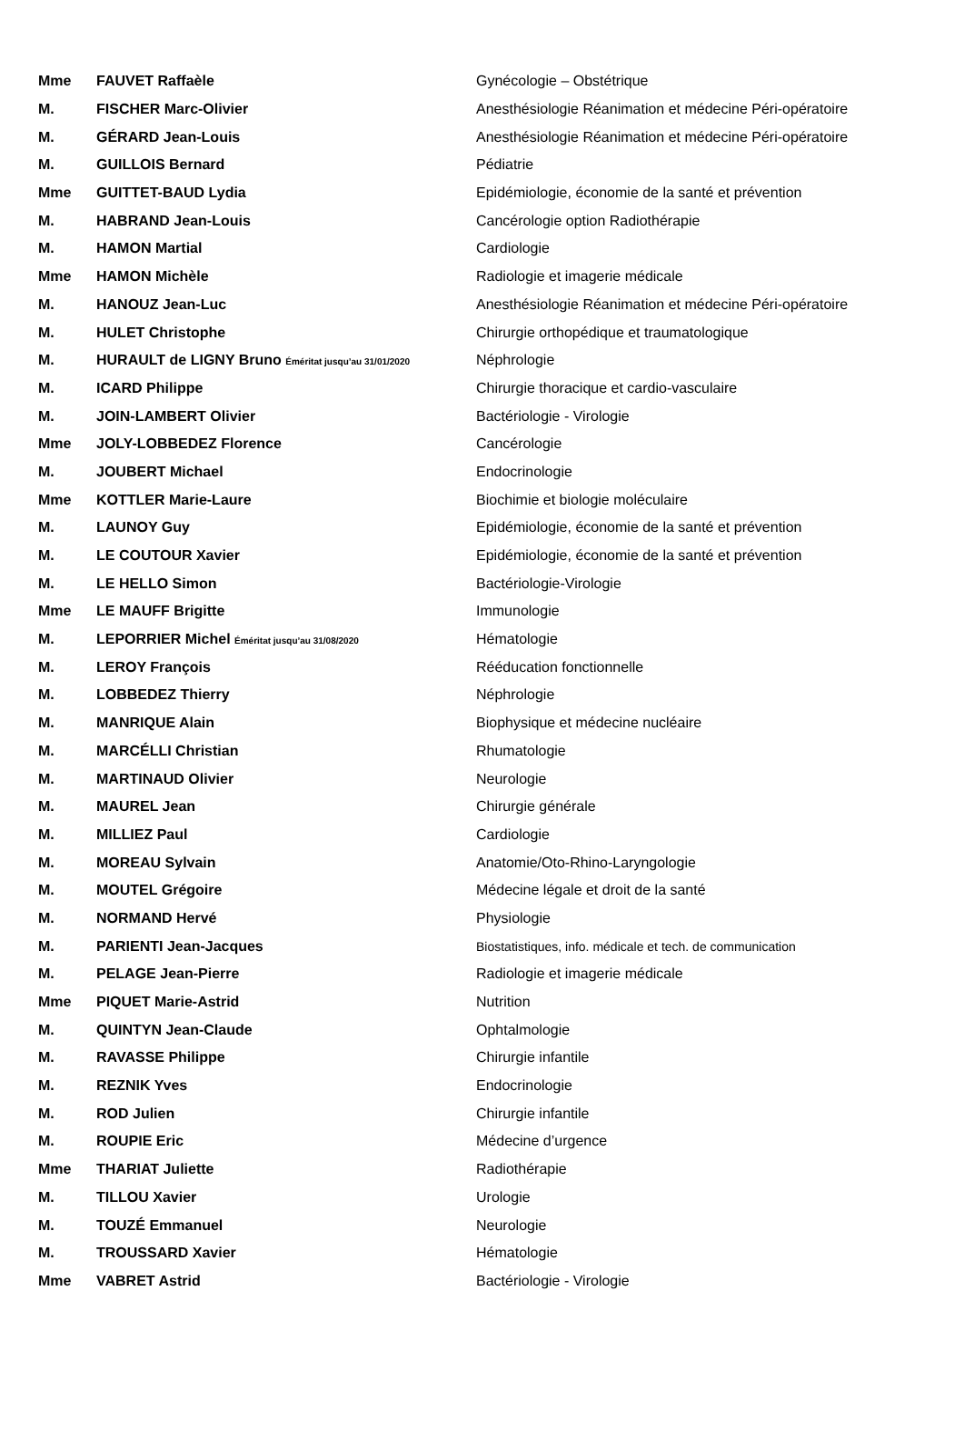| Mme | FAUVET Raffaèle | Gynécologie – Obstétrique |
| M. | FISCHER Marc-Olivier | Anesthésiologie Réanimation et médecine Péri-opératoire |
| M. | GÉRARD Jean-Louis | Anesthésiologie Réanimation et médecine Péri-opératoire |
| M. | GUILLOIS Bernard | Pédiatrie |
| Mme | GUITTET-BAUD Lydia | Epidémiologie, économie de la santé et prévention |
| M. | HABRAND Jean-Louis | Cancérologie option Radiothérapie |
| M. | HAMON Martial | Cardiologie |
| Mme | HAMON Michèle | Radiologie et imagerie médicale |
| M. | HANOUZ Jean-Luc | Anesthésiologie Réanimation et médecine Péri-opératoire |
| M. | HULET Christophe | Chirurgie orthopédique et traumatologique |
| M. | HURAULT de LIGNY Bruno Éméritat jusqu’au 31/01/2020 | Néphrologie |
| M. | ICARD Philippe | Chirurgie thoracique et cardio-vasculaire |
| M. | JOIN-LAMBERT Olivier | Bactériologie - Virologie |
| Mme | JOLY-LOBBEDEZ Florence | Cancérologie |
| M. | JOUBERT Michael | Endocrinologie |
| Mme | KOTTLER Marie-Laure | Biochimie et biologie moléculaire |
| M. | LAUNOY Guy | Epidémiologie, économie de la santé et prévention |
| M. | LE COUTOUR Xavier | Epidémiologie, économie de la santé et prévention |
| M. | LE HELLO Simon | Bactériologie-Virologie |
| Mme | LE MAUFF Brigitte | Immunologie |
| M. | LEPORRIER Michel Éméritat jusqu’au 31/08/2020 | Hématologie |
| M. | LEROY François | Rééducation fonctionnelle |
| M. | LOBBEDEZ Thierry | Néphrologie |
| M. | MANRIQUE Alain | Biophysique et médecine nucléaire |
| M. | MARCÉLLI Christian | Rhumatologie |
| M. | MARTINAUD Olivier | Neurologie |
| M. | MAUREL Jean | Chirurgie générale |
| M. | MILLIEZ Paul | Cardiologie |
| M. | MOREAU Sylvain | Anatomie/Oto-Rhino-Laryngologie |
| M. | MOUTEL Grégoire | Médecine légale et droit de la santé |
| M. | NORMAND Hervé | Physiologie |
| M. | PARIENTI Jean-Jacques | Biostatistiques, info. médicale et tech. de communication |
| M. | PELAGE Jean-Pierre | Radiologie et imagerie médicale |
| Mme | PIQUET Marie-Astrid | Nutrition |
| M. | QUINTYN Jean-Claude | Ophtalmologie |
| M. | RAVASSE Philippe | Chirurgie infantile |
| M. | REZNIK Yves | Endocrinologie |
| M. | ROD Julien | Chirurgie infantile |
| M. | ROUPIE Eric | Médecine d’urgence |
| Mme | THARIAT Juliette | Radiothérapie |
| M. | TILLOU Xavier | Urologie |
| M. | TOUZÉ Emmanuel | Neurologie |
| M. | TROUSSARD Xavier | Hématologie |
| Mme | VABRET Astrid | Bactériologie - Virologie |